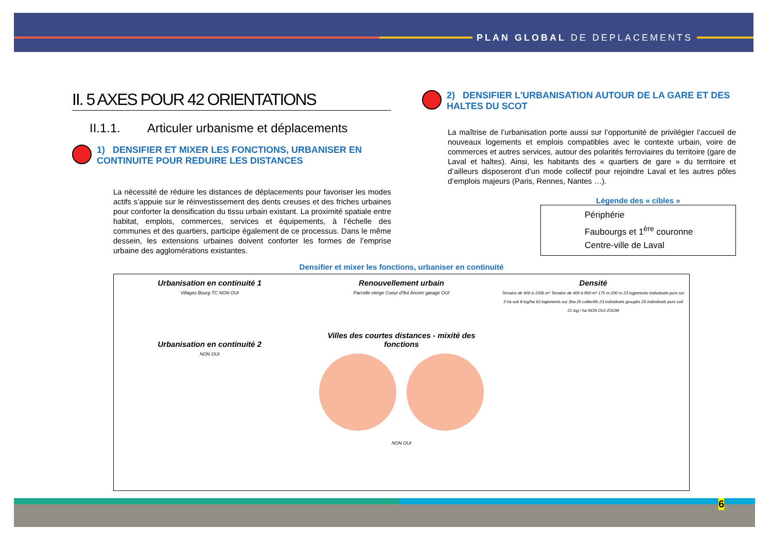PLAN GLOBAL DE DEPLACEMENTS
II. 5 AXES POUR 42 ORIENTATIONS
II.1.1. Articuler urbanisme et déplacements
1) DENSIFIER ET MIXER LES FONCTIONS, URBANISER EN CONTINUITE POUR REDUIRE LES DISTANCES
La nécessité de réduire les distances de déplacements pour favoriser les modes actifs s’appuie sur le réinvestissement des dents creuses et des friches urbaines pour conforter la densification du tissu urbain existant. La proximité spatiale entre habitat, emplois, commerces, services et équipements, à l’échelle des communes et des quartiers, participe également de ce processus. Dans le même dessein, les extensions urbaines doivent conforter les formes de l’emprise urbaine des agglomérations existantes.
2) DENSIFIER L'URBANISATION AUTOUR DE LA GARE ET DES HALTES DU SCOT
La maîtrise de l’urbanisation porte aussi sur l’opportunité de privilégier l’accueil de nouveaux logements et emplois compatibles avec le contexte urbain, voire de commerces et autres services, autour des polarités ferroviaires du territoire (gare de Laval et haltes). Ainsi, les habitants des « quartiers de gare » du territoire et d’ailleurs disposeront d’un mode collectif pour rejoindre Laval et les autres pôles d’emplois majeurs (Paris, Rennes, Nantes …).
Légende des « cibles »
Périphérie
Faubourgs et 1<sup>ère</sup> couronne
Centre-ville de Laval
Densifier et mixer les fonctions, urbaniser en continuité
Urbanisation en continuité 1
Villages Bourg TC NON OUI
Urbanisation en continuité 2
NON OUI
Renouvellement urbain
Parcelle vierge Coeur d'îlot Ancien garage OUI
Villes des courtes distances - mixité des fonctions
NON OUI
Densité
Terrains de 900 à 1500 m² Terrains de 400 à 800 m² 175 m 200 m 23 logements individuels purs sur 3 ha soit 8 log/ha 63 logements sur 3ha 20 collectifs 23 individuels groupés 20 individuels purs soit 21 log / ha NON OUI ZOOM
6